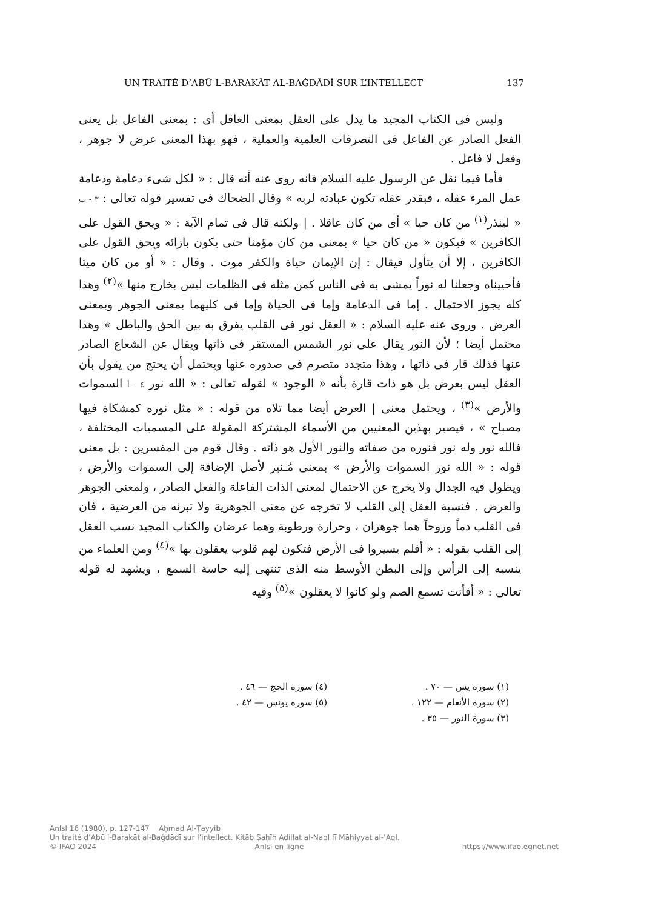UN TRAITÉ D’ABŪ L-BARAKĀT AL-BAĠDĀDĪ SUR L’INTELLECT 137
وليس فى الكتاب المجيد ما يدل على العقل بمعنى العاقل أى : بمعنى الفاعل بل يعنى الفعل الصادر عن الفاعل فى التصرفات العلمية والعملية ، فهو بهذا المعنى عرض لا جوهر ، وفعل لا فاعل .
فأما فيما نقل عن الرسول عليه السلام فانه روى عنه أنه قال : « لكل شىء دعامة ودعامة عمل المرء عقله ، فبقدر عقله تكون عبادته لربه » وقال الضحاك فى تفسير قوله تعالى : ٣ - ب « لينذر<sup>(١)</sup> من كان حيا » أى من كان عاقلا . | ولكنه قال فى تمام الآية : « ويحق القول على الكافرين » فيكون « من كان حيا » بمعنى من كان مؤمنا حتى يكون بازائه ويحق القول على الكافرين ، إلا أن يتأول فيقال : إن الإيمان حياة والكفر موت . وقال : « أو من كان ميتا فأحييناه وجعلنا له نوراً يمشى به فى الناس كمن مثله فى الظلمات ليس بخارج منها »<sup>(٢)</sup> وهذا كله يجوز الاحتمال . إما فى الدعامة وإما فى الحياة وإما فى كليهما بمعنى الجوهر وبمعنى العرض . وروى عنه عليه السلام : « العقل نور فى القلب يفرق به بين الحق والباطل » وهذا محتمل أيضا ؛ لأن النور يقال على نور الشمس المستقر فى ذاتها ويقال عن الشعاع الصادر عنها فذلك قار فى ذاتها ، وهذا متجدد متصرم فى صدوره عنها ويحتمل أن يحتج من يقول بأن العقل ليس بعرض بل هو ذات قارة بأنه « الوجود » لقوله تعالى : « الله نور ٤ - أ السموات والأرض »<sup>(٣)</sup> ، ويحتمل معنى | العرض أيضا مما تلاه من قوله : « مثل نوره كمشكاة فيها مصباح » ، فيصير بهذين المعنيين من الأسماء المشتركة المقولة على المسميات المختلفة ، فالله نور وله نور فنوره من صفاته والنور الأول هو ذاته . وقال قوم من المفسرين : بل معنى قوله : « الله نور السموات والأرض » بمعنى مُـنير لأصل الإضافة إلى السموات والأرض ، ويطول فيه الجدال ولا يخرج عن الاحتمال لمعنى الذات الفاعلة والفعل الصادر ، ولمعنى الجوهر والعرض . فنسبة العقل إلى القلب لا تخرجه عن معنى الجوهرية ولا تبرئه من العرضية ، فان فى القلب دماً وروحاً هما جوهران ، وحرارة ورطوبة وهما عرضان والكتاب المجيد نسب العقل إلى القلب بقوله : « أفلم يسيروا فى الأرض فتكون لهم قلوب يعقلون بها »<sup>(٤)</sup> ومن العلماء من ينسبه إلى الرأس وإلى البطن الأوسط منه الذى تنتهى إليه حاسة السمع ، ويشهد له قوله تعالى : « أفأنت تسمع الصم ولو كانوا لا يعقلون »<sup>(٥)</sup> وفيه
(١) سورة يس — ٧٠ .
(٢) سورة الأنعام — ١٢٢ .
(٣) سورة النور — ٣٥ .
(٤) سورة الحج — ٤٦ .
(٥) سورة يونس — ٤٢ .
AnIsl 16 (1980), p. 127-147 Aḥmad Al-Ṭayyib
Un traité d’Abū l-Barakāt al-Baġdādī sur l’intellect. Kitāb Ṣaḥīḥ Adillat al-Naql fī Māhiyyat al-ʿAql.
© IFAO 2024 AnIsl en ligne https://www.ifao.egnet.net